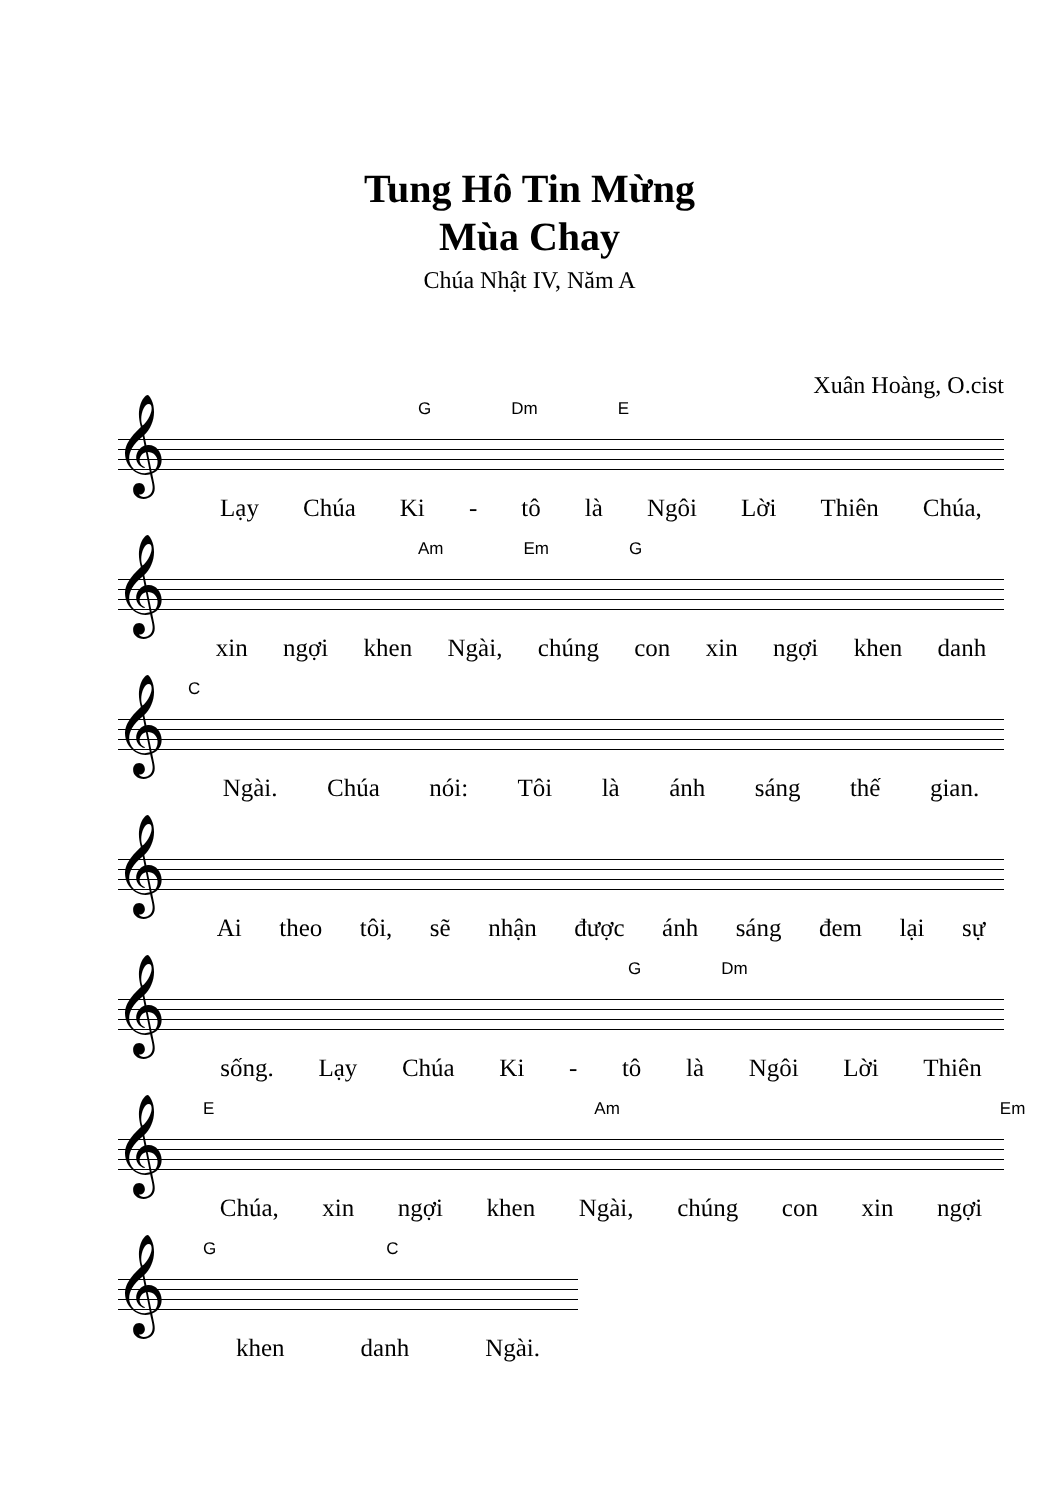Tung Hô Tin Mừng
Mùa Chay
Chúa Nhật IV, Năm A
Xuân Hoàng, O.cist
𝄞
G Dm E
Lạy Chúa Ki - tô là Ngôi Lời Thiên Chúa,
𝄞
Am Em G
xin ngợi khen Ngài, chúng con xin ngợi khen danh
𝄞
C
Ngài. Chúa nói: Tôi là ánh sáng thế gian.
𝄞
Ai theo tôi, sẽ nhận được ánh sáng đem lại sự
𝄞
G Dm
sống. Lạy Chúa Ki - tô là Ngôi Lời Thiên
𝄞
E Am Em
Chúa, xin ngợi khen Ngài, chúng con xin ngợi
𝄞
G C
khen danh Ngài.